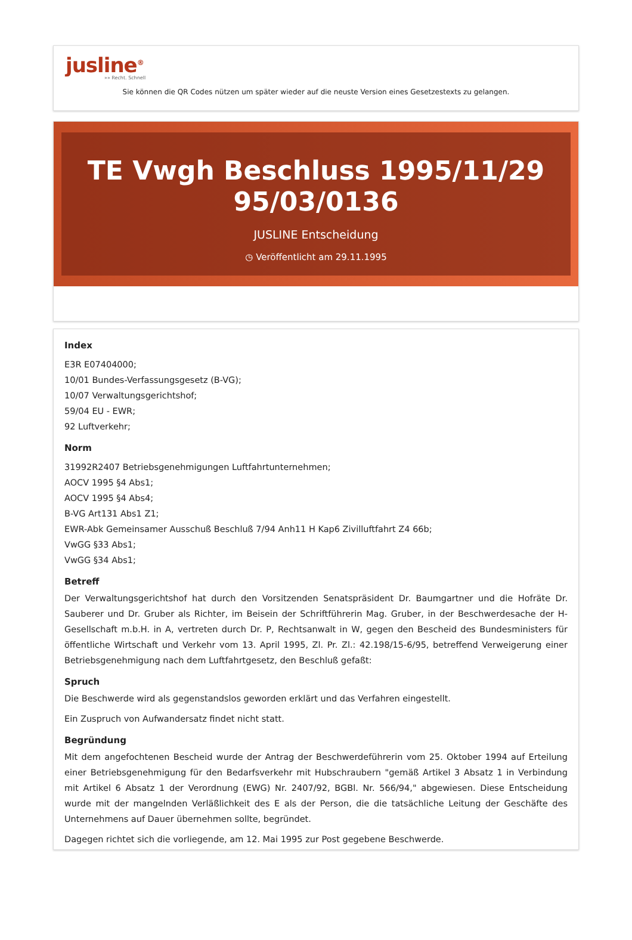jusline<sup>®</sup>
»» Recht. Schnell
Sie können die QR Codes nützen um später wieder auf die neuste Version eines Gesetzestexts zu gelangen.
TE Vwgh Beschluss 1995/11/29 95/03/0136
JUSLINE Entscheidung
◷ Veröffentlicht am 29.11.1995
Index
E3R E07404000;
10/01 Bundes-Verfassungsgesetz (B-VG);
10/07 Verwaltungsgerichtshof;
59/04 EU - EWR;
92 Luftverkehr;
Norm
31992R2407 Betriebsgenehmigungen Luftfahrtunternehmen;
AOCV 1995 §4 Abs1;
AOCV 1995 §4 Abs4;
B-VG Art131 Abs1 Z1;
EWR-Abk Gemeinsamer Ausschuß Beschluß 7/94 Anh11 H Kap6 Zivilluftfahrt Z4 66b;
VwGG §33 Abs1;
VwGG §34 Abs1;
Betreff
Der Verwaltungsgerichtshof hat durch den Vorsitzenden Senatspräsident Dr. Baumgartner und die Hofräte Dr. Sauberer und Dr. Gruber als Richter, im Beisein der Schriftführerin Mag. Gruber, in der Beschwerdesache der H-Gesellschaft m.b.H. in A, vertreten durch Dr. P, Rechtsanwalt in W, gegen den Bescheid des Bundesministers für öffentliche Wirtschaft und Verkehr vom 13. April 1995, Zl. Pr. Zl.: 42.198/15-6/95, betreffend Verweigerung einer Betriebsgenehmigung nach dem Luftfahrtgesetz, den Beschluß gefaßt:
Spruch
Die Beschwerde wird als gegenstandslos geworden erklärt und das Verfahren eingestellt.
Ein Zuspruch von Aufwandersatz findet nicht statt.
Begründung
Mit dem angefochtenen Bescheid wurde der Antrag der Beschwerdeführerin vom 25. Oktober 1994 auf Erteilung einer Betriebsgenehmigung für den Bedarfsverkehr mit Hubschraubern "gemäß Artikel 3 Absatz 1 in Verbindung mit Artikel 6 Absatz 1 der Verordnung (EWG) Nr. 2407/92, BGBl. Nr. 566/94," abgewiesen. Diese Entscheidung wurde mit der mangelnden Verläßlichkeit des E als der Person, die die tatsächliche Leitung der Geschäfte des Unternehmens auf Dauer übernehmen sollte, begründet.
Dagegen richtet sich die vorliegende, am 12. Mai 1995 zur Post gegebene Beschwerde.